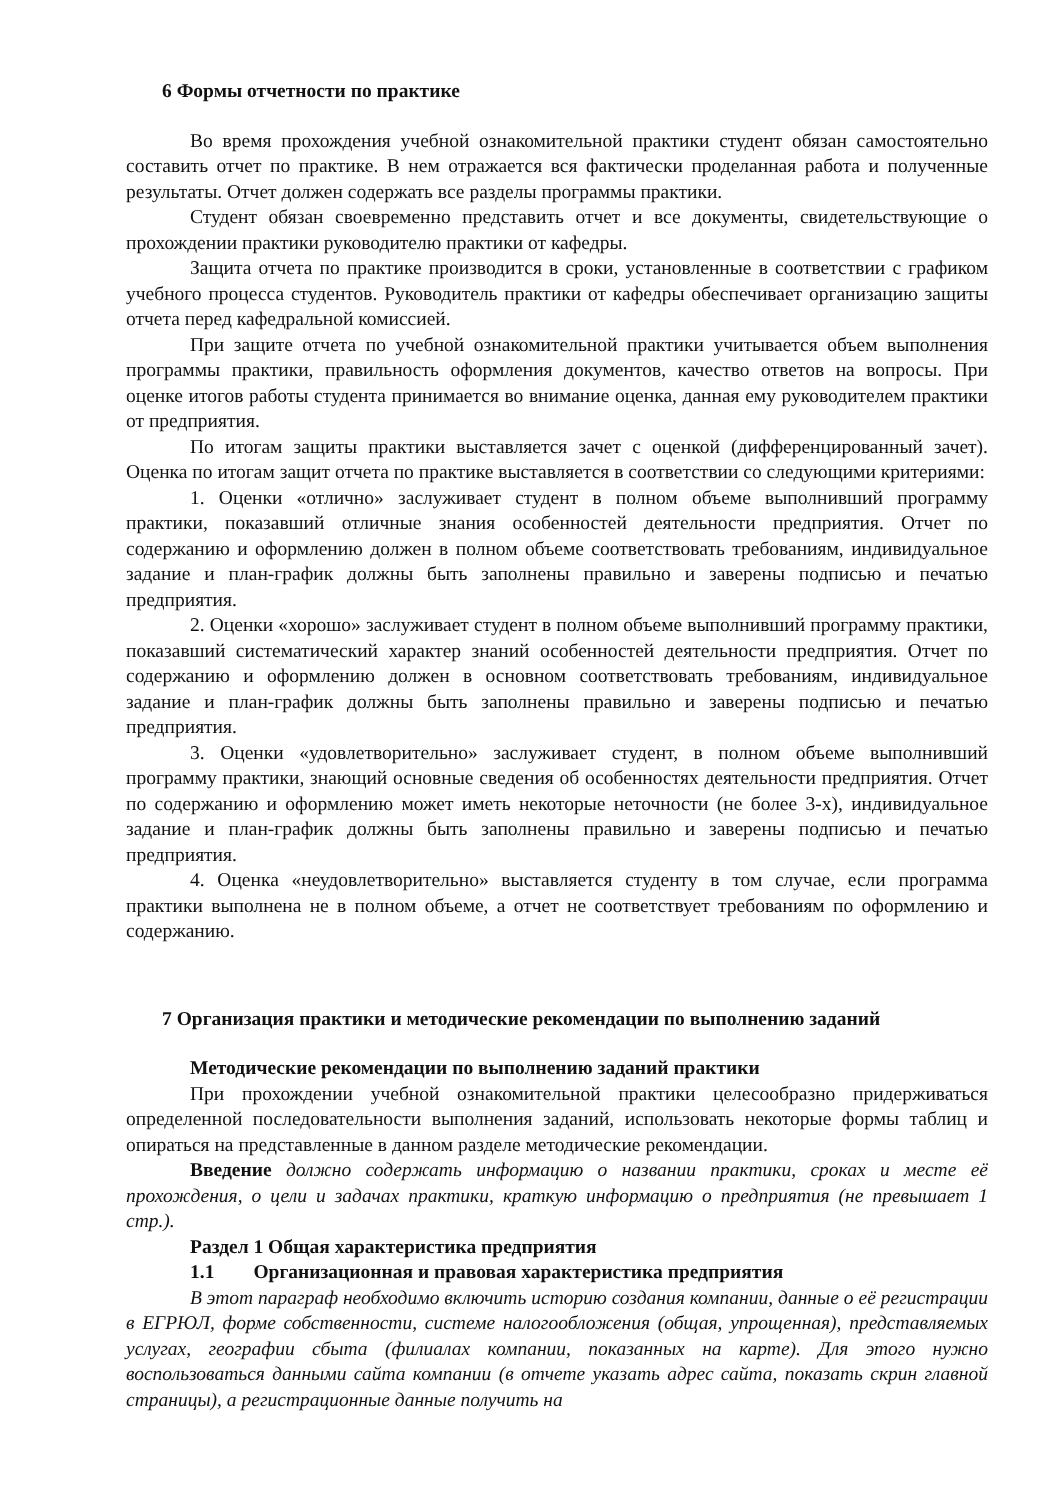6 Формы отчетности по практике
Во время прохождения учебной ознакомительной практики студент обязан самостоятельно составить отчет по практике. В нем отражается вся фактически проделанная работа и полученные результаты. Отчет должен содержать все разделы программы практики.
Студент обязан своевременно представить отчет и все документы, свидетельствующие о прохождении практики руководителю практики от кафедры.
Защита отчета по практике производится в сроки, установленные в соответствии с графиком учебного процесса студентов. Руководитель практики от кафедры обеспечивает организацию защиты отчета перед кафедральной комиссией.
При защите отчета по учебной ознакомительной практики учитывается объем выполнения программы практики, правильность оформления документов, качество ответов на вопросы. При оценке итогов работы студента принимается во внимание оценка, данная ему руководителем практики от предприятия.
По итогам защиты практики выставляется зачет с оценкой (дифференцированный зачет). Оценка по итогам защит отчета по практике выставляется в соответствии со следующими критериями:
1. Оценки «отлично» заслуживает студент в полном объеме выполнивший программу практики, показавший отличные знания особенностей деятельности предприятия. Отчет по содержанию и оформлению должен в полном объеме соответствовать требованиям, индивидуальное задание и план-график должны быть заполнены правильно и заверены подписью и печатью предприятия.
2. Оценки «хорошо» заслуживает студент в полном объеме выполнивший программу практики, показавший систематический характер знаний особенностей деятельности предприятия. Отчет по содержанию и оформлению должен в основном соответствовать требованиям, индивидуальное задание и план-график должны быть заполнены правильно и заверены подписью и печатью предприятия.
3. Оценки «удовлетворительно» заслуживает студент, в полном объеме выполнивший программу практики, знающий основные сведения об особенностях деятельности предприятия. Отчет по содержанию и оформлению может иметь некоторые неточности (не более 3-х), индивидуальное задание и план-график должны быть заполнены правильно и заверены подписью и печатью предприятия.
4. Оценка «неудовлетворительно» выставляется студенту в том случае, если программа практики выполнена не в полном объеме, а отчет не соответствует требованиям по оформлению и содержанию.
7 Организация практики и методические рекомендации по выполнению заданий
Методические рекомендации по выполнению заданий практики
При прохождении учебной ознакомительной практики целесообразно придерживаться определенной последовательности выполнения заданий, использовать некоторые формы таблиц и опираться на представленные в данном разделе методические рекомендации.
Введение должно содержать информацию о названии практики, сроках и месте её прохождения, о цели и задачах практики, краткую информацию о предприятия (не превышает 1 стр.).
Раздел 1 Общая характеристика предприятия
1.1 Организационная и правовая характеристика предприятия
В этот параграф необходимо включить историю создания компании, данные о её регистрации в ЕГРЮЛ, форме собственности, системе налогообложения (общая, упрощенная), представляемых услугах, географии сбыта (филиалах компании, показанных на карте). Для этого нужно воспользоваться данными сайта компании (в отчете указать адрес сайта, показать скрин главной страницы), а регистрационные данные получить на